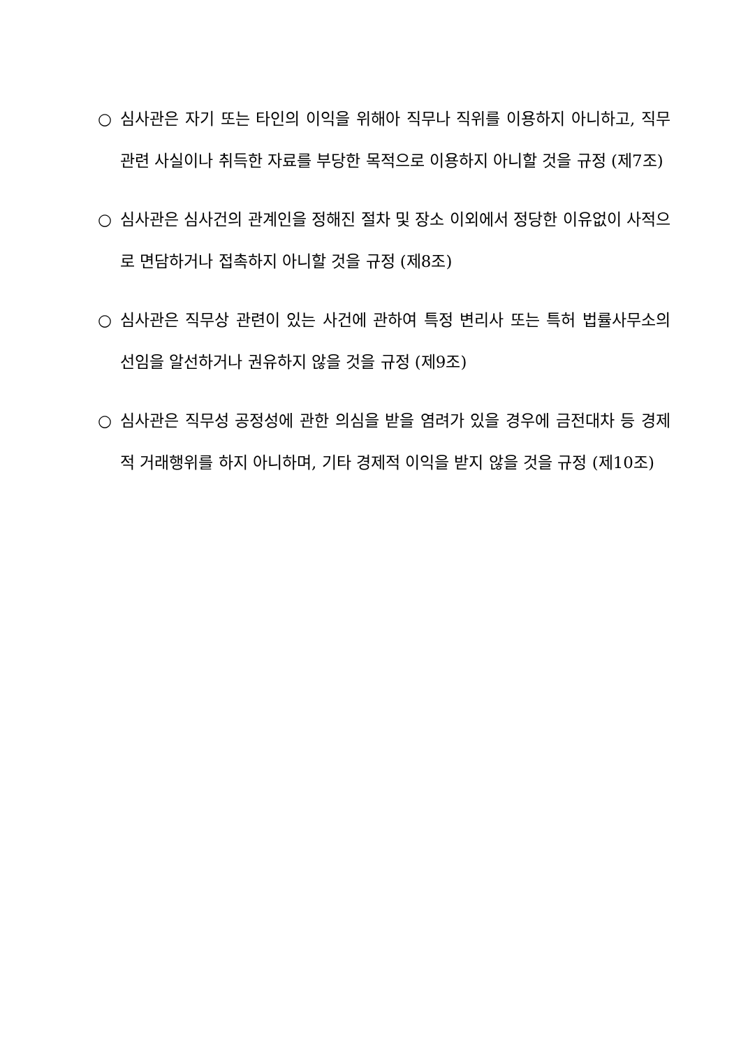○ 심사관은 자기 또는 타인의 이익을 위해아 직무나 직위를 이용하지 아니하고, 직무관련 사실이나 취득한 자료를 부당한 목적으로 이용하지 아니할 것을 규정 (제7조)
○ 심사관은 심사건의 관계인을 정해진 절차 및 장소 이외에서 정당한 이유없이 사적으로 면담하거나 접촉하지 아니할 것을 규정 (제8조)
○ 심사관은 직무상 관련이 있는 사건에 관하여 특정 변리사 또는 특허 법률사무소의 선임을 알선하거나 권유하지 않을 것을 규정 (제9조)
○ 심사관은 직무성 공정성에 관한 의심을 받을 염려가 있을 경우에 금전대차 등 경제적 거래행위를 하지 아니하며, 기타 경제적 이익을 받지 않을 것을 규정 (제10조)